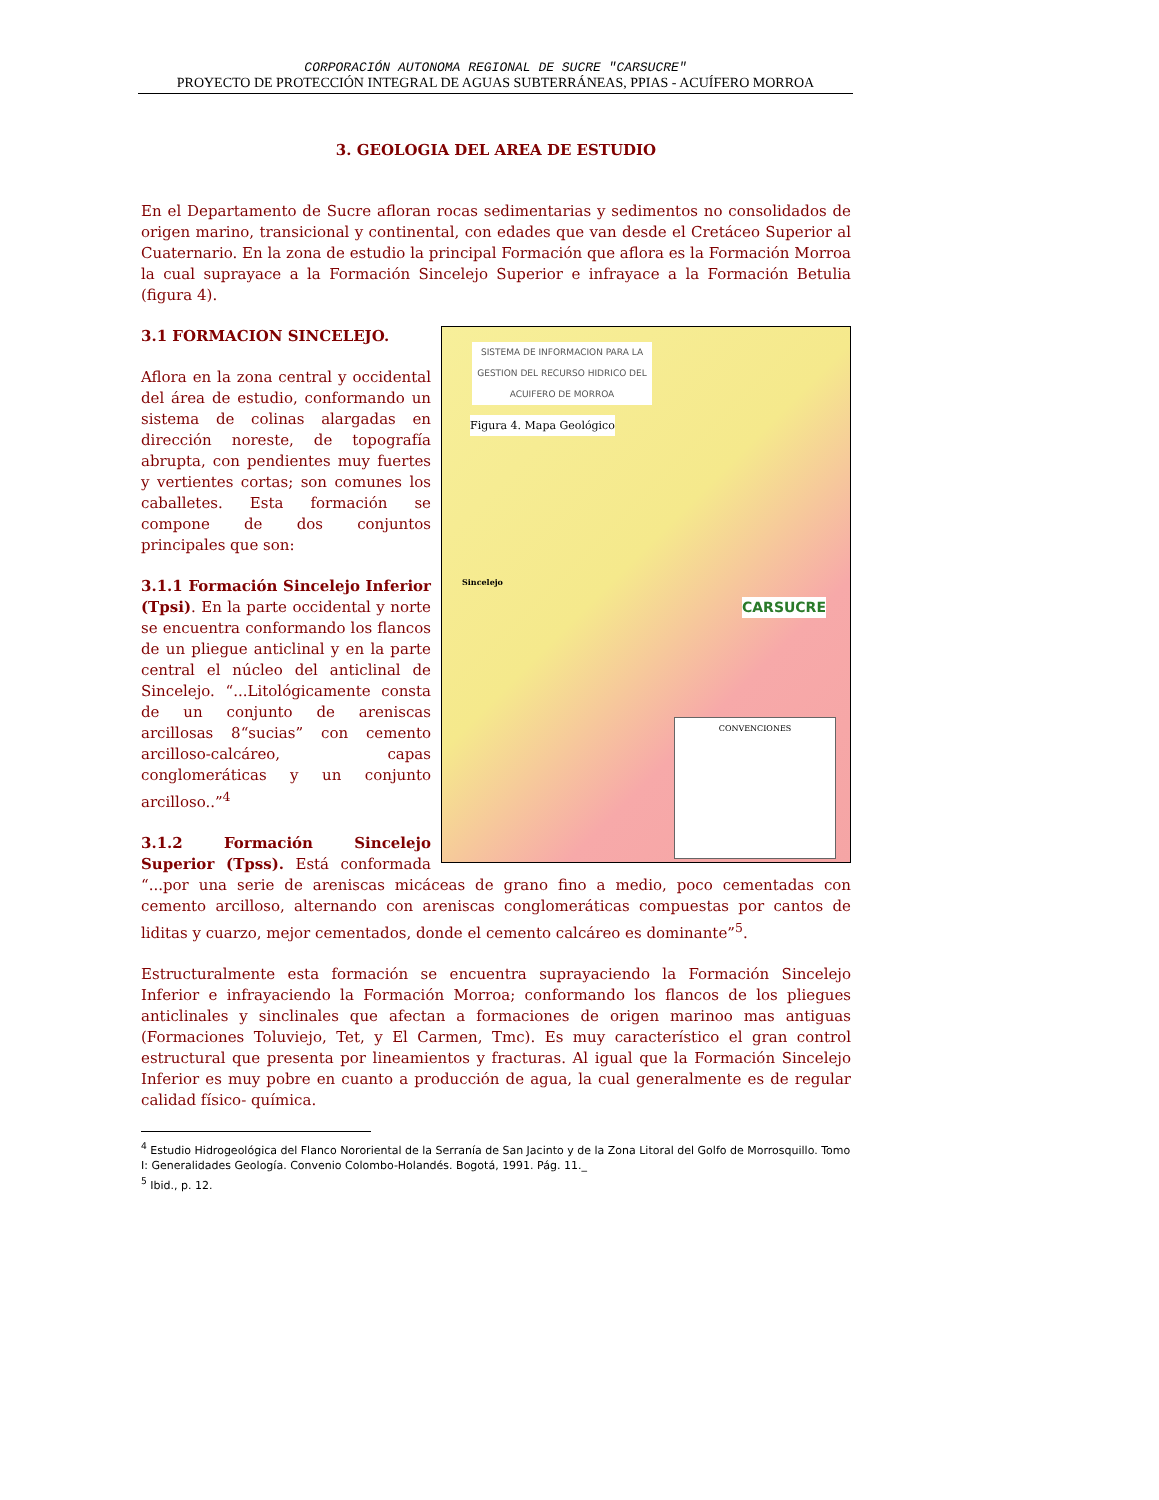CORPORACIÓN AUTONOMA REGIONAL DE SUCRE "CARSUCRE"
PROYECTO DE PROTECCIÓN INTEGRAL DE AGUAS SUBTERRÁNEAS, PPIAS - ACUÍFERO MORROA
3. GEOLOGIA DEL AREA DE ESTUDIO
En el Departamento de Sucre afloran rocas sedimentarias y sedimentos no consolidados de origen marino, transicional y continental, con edades que van desde el Cretáceo Superior al Cuaternario. En la zona de estudio la principal Formación que aflora es la Formación Morroa la cual suprayace a la Formación Sincelejo Superior e infrayace a la Formación Betulia (figura 4).
SISTEMA DE INFORMACION PARA LA GESTION DEL RECURSO HIDRICO DEL ACUIFERO DE MORROA
Figura 4. Mapa Geológico
Sincelejo
CARSUCRE
CONVENCIONES
3.1 FORMACION SINCELEJO.
Aflora en la zona central y occidental del área de estudio, conformando un sistema de colinas alargadas en dirección noreste, de topografía abrupta, con pendientes muy fuertes y vertientes cortas; son comunes los caballetes. Esta formación se compone de dos conjuntos principales que son:
3.1.1 Formación Sincelejo Inferior (Tpsi). En la parte occidental y norte se encuentra conformando los flancos de un pliegue anticlinal y en la parte central el núcleo del anticlinal de Sincelejo. “...Litológicamente consta de un conjunto de areniscas arcillosas 8“sucias” con cemento arcilloso-calcáreo, capas conglomeráticas y un conjunto arcilloso..”<sup>4</sup>
3.1.2 Formación Sincelejo Superior (Tpss). Está conformada “...por una serie de areniscas micáceas de grano fino a medio, poco cementadas con cemento arcilloso, alternando con areniscas conglomeráticas compuestas por cantos de liditas y cuarzo, mejor cementados, donde el cemento calcáreo es dominante”<sup>5</sup>.
Estructuralmente esta formación se encuentra suprayaciendo la Formación Sincelejo Inferior e infrayaciendo la Formación Morroa; conformando los flancos de los pliegues anticlinales y sinclinales que afectan a formaciones de origen marinoo mas antiguas (Formaciones Toluviejo, Tet, y El Carmen, Tmc). Es muy característico el gran control estructural que presenta por lineamientos y fracturas. Al igual que la Formación Sincelejo Inferior es muy pobre en cuanto a producción de agua, la cual generalmente es de regular calidad físico- química.
<sup>4</sup> Estudio Hidrogeológica del Flanco Nororiental de la Serranía de San Jacinto y de la Zona Litoral del Golfo de Morrosquillo. Tomo I: Generalidades Geología. Convenio Colombo-Holandés. Bogotá, 1991. Pág. 11._
<sup>5</sup> Ibid., p. 12.